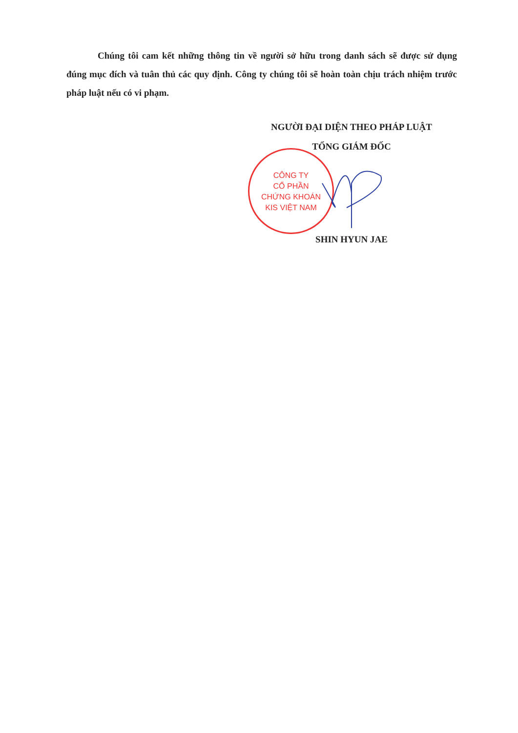Chúng tôi cam kết những thông tin về người sở hữu trong danh sách sẽ được sử dụng đúng mục đích và tuân thủ các quy định. Công ty chúng tôi sẽ hoàn toàn chịu trách nhiệm trước pháp luật nếu có vi phạm.
NGƯỜI ĐẠI DIỆN THEO PHÁP LUẬT
TỔNG GIÁM ĐỐC
SHIN HYUN JAE
CÔNG TY
CỔ PHẦN
CHỨNG KHOÁN
KIS VIỆT NAM